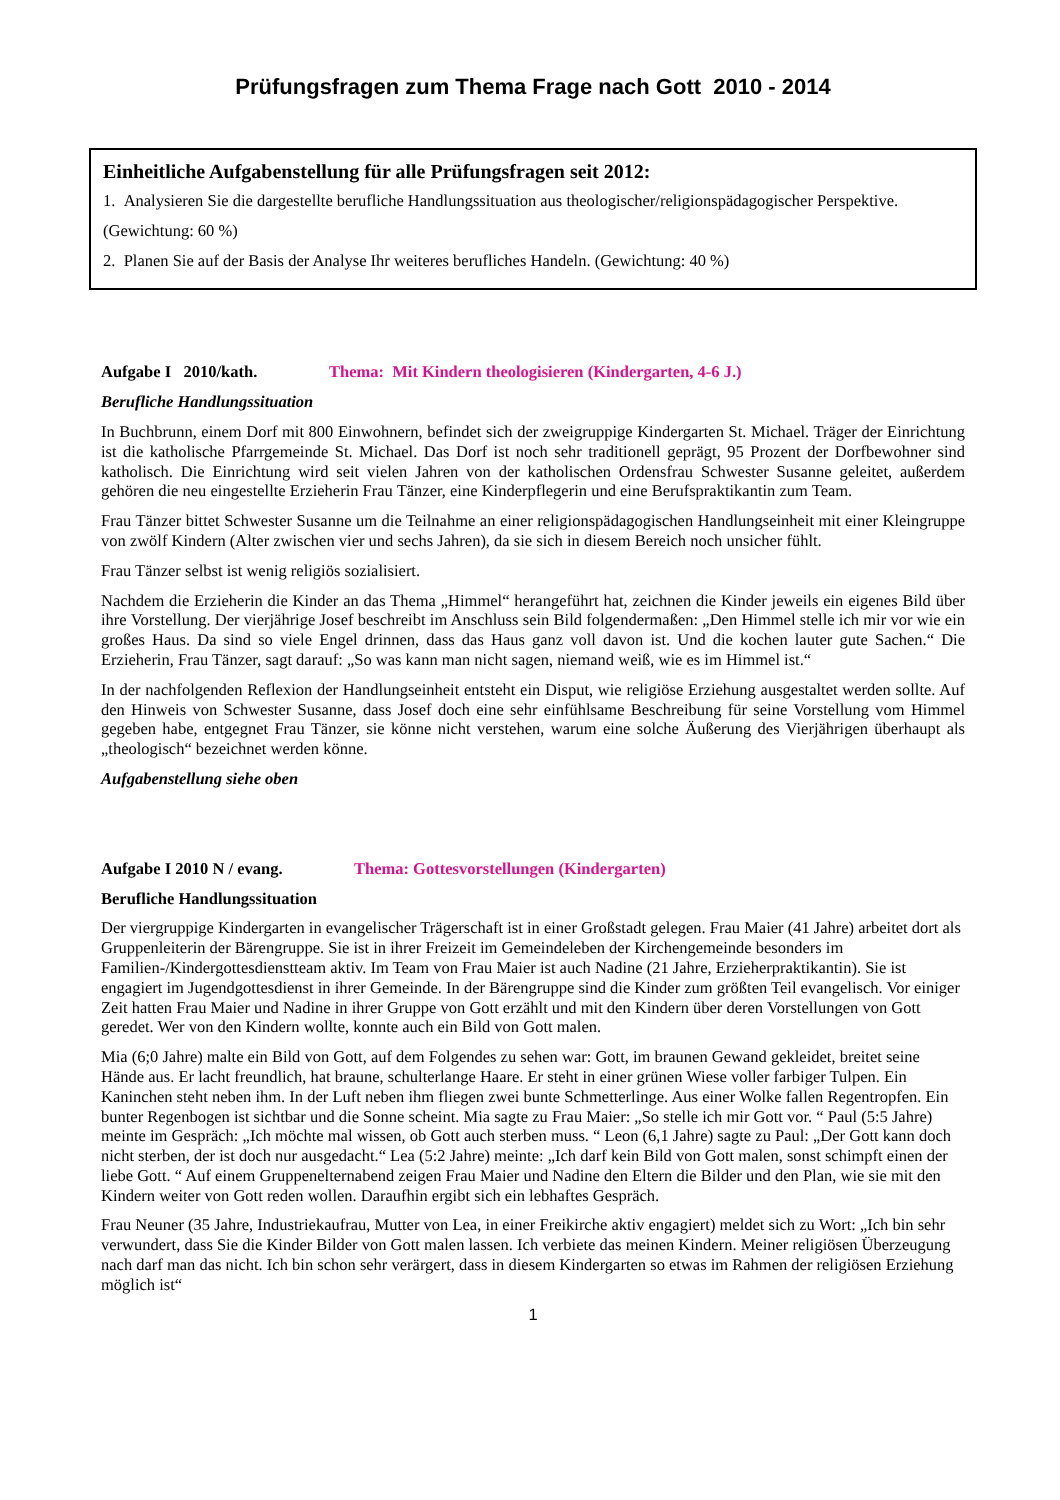Prüfungsfragen zum Thema Frage nach Gott 2010 - 2014
Einheitliche Aufgabenstellung für alle Prüfungsfragen seit 2012:
1. Analysieren Sie die dargestellte berufliche Handlungssituation aus theologischer/religionspädagogischer Perspektive.
(Gewichtung: 60 %)
2. Planen Sie auf der Basis der Analyse Ihr weiteres berufliches Handeln. (Gewichtung: 40 %)
Aufgabe I 2010/kath. Thema: Mit Kindern theologisieren (Kindergarten, 4-6 J.)
Berufliche Handlungssituation
In Buchbrunn, einem Dorf mit 800 Einwohnern, befindet sich der zweigruppige Kindergarten St. Michael. Träger der Einrichtung ist die katholische Pfarrgemeinde St. Michael. Das Dorf ist noch sehr traditionell geprägt, 95 Prozent der Dorfbewohner sind katholisch. Die Einrichtung wird seit vielen Jahren von der katholischen Ordensfrau Schwester Susanne geleitet, außerdem gehören die neu eingestellte Erzieherin Frau Tänzer, eine Kinderpflegerin und eine Berufspraktikantin zum Team.
Frau Tänzer bittet Schwester Susanne um die Teilnahme an einer religionspädagogischen Handlungseinheit mit einer Kleingruppe von zwölf Kindern (Alter zwischen vier und sechs Jahren), da sie sich in diesem Bereich noch unsicher fühlt.
Frau Tänzer selbst ist wenig religiös sozialisiert.
Nachdem die Erzieherin die Kinder an das Thema „Himmel“ herangeführt hat, zeichnen die Kinder jeweils ein eigenes Bild über ihre Vorstellung. Der vierjährige Josef beschreibt im Anschluss sein Bild folgendermaßen: „Den Himmel stelle ich mir vor wie ein großes Haus. Da sind so viele Engel drinnen, dass das Haus ganz voll davon ist. Und die kochen lauter gute Sachen.“ Die Erzieherin, Frau Tänzer, sagt darauf: „So was kann man nicht sagen, niemand weiß, wie es im Himmel ist.“
In der nachfolgenden Reflexion der Handlungseinheit entsteht ein Disput, wie religiöse Erziehung ausgestaltet werden sollte. Auf den Hinweis von Schwester Susanne, dass Josef doch eine sehr einfühlsame Beschreibung für seine Vorstellung vom Himmel gegeben habe, entgegnet Frau Tänzer, sie könne nicht verstehen, warum eine solche Äußerung des Vierjährigen überhaupt als „theologisch“ bezeichnet werden könne.
Aufgabenstellung siehe oben
Aufgabe I 2010 N / evang. Thema: Gottesvorstellungen (Kindergarten)
Berufliche Handlungssituation
Der viergruppige Kindergarten in evangelischer Trägerschaft ist in einer Großstadt gelegen. Frau Maier (41 Jahre) arbeitet dort als Gruppenleiterin der Bärengruppe. Sie ist in ihrer Freizeit im Gemeindeleben der Kirchengemeinde besonders im Familien-/Kindergottesdienstteam aktiv. Im Team von Frau Maier ist auch Nadine (21 Jahre, Erzieherpraktikantin). Sie ist engagiert im Jugendgottesdienst in ihrer Gemeinde. In der Bärengruppe sind die Kinder zum größten Teil evangelisch. Vor einiger Zeit hatten Frau Maier und Nadine in ihrer Gruppe von Gott erzählt und mit den Kindern über deren Vorstellungen von Gott geredet. Wer von den Kindern wollte, konnte auch ein Bild von Gott malen.
Mia (6;0 Jahre) malte ein Bild von Gott, auf dem Folgendes zu sehen war: Gott, im braunen Gewand gekleidet, breitet seine Hände aus. Er lacht freundlich, hat braune, schulterlange Haare. Er steht in einer grünen Wiese voller farbiger Tulpen. Ein Kaninchen steht neben ihm. In der Luft neben ihm fliegen zwei bunte Schmetterlinge. Aus einer Wolke fallen Regentropfen. Ein bunter Regenbogen ist sichtbar und die Sonne scheint. Mia sagte zu Frau Maier: „So stelle ich mir Gott vor. “ Paul (5:5 Jahre) meinte im Gespräch: „Ich möchte mal wissen, ob Gott auch sterben muss. “ Leon (6,1 Jahre) sagte zu Paul: „Der Gott kann doch nicht sterben, der ist doch nur ausgedacht.“ Lea (5:2 Jahre) meinte: „Ich darf kein Bild von Gott malen, sonst schimpft einen der liebe Gott. “ Auf einem Gruppenelternabend zeigen Frau Maier und Nadine den Eltern die Bilder und den Plan, wie sie mit den Kindern weiter von Gott reden wollen. Daraufhin ergibt sich ein lebhaftes Gespräch.
Frau Neuner (35 Jahre, Industriekaufrau, Mutter von Lea, in einer Freikirche aktiv engagiert) meldet sich zu Wort: „Ich bin sehr verwundert, dass Sie die Kinder Bilder von Gott malen lassen. Ich verbiete das meinen Kindern. Meiner religiösen Überzeugung nach darf man das nicht. Ich bin schon sehr verärgert, dass in diesem Kindergarten so etwas im Rahmen der religiösen Erziehung möglich ist“
1